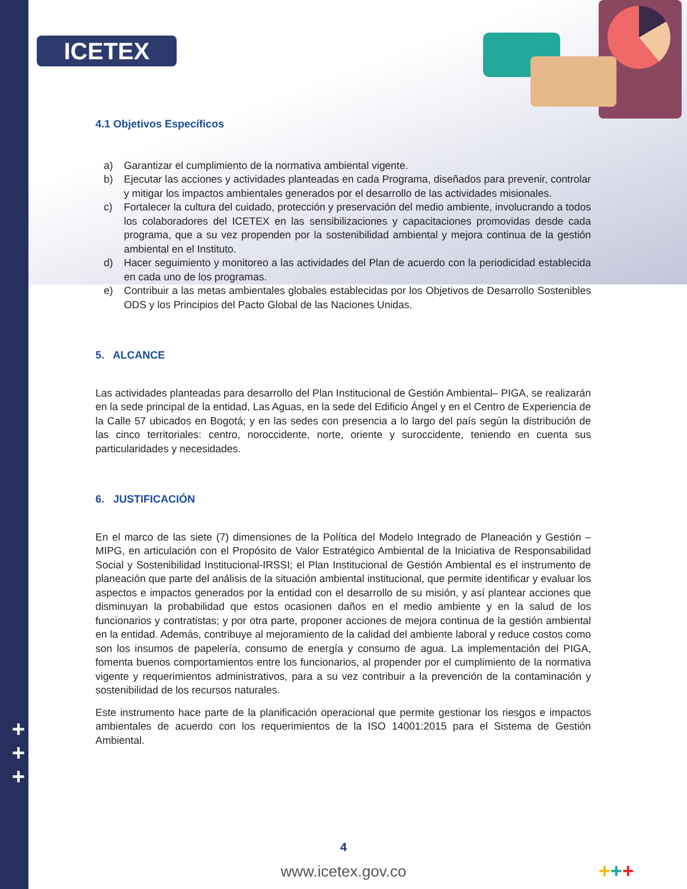ICETEX
+
+
+
4.1 Objetivos Específicos
a) Garantizar el cumplimiento de la normativa ambiental vigente.
b) Ejecutar las acciones y actividades planteadas en cada Programa, diseñados para prevenir, controlar y mitigar los impactos ambientales generados por el desarrollo de las actividades misionales.
c) Fortalecer la cultura del cuidado, protección y preservación del medio ambiente, involucrando a todos los colaboradores del ICETEX en las sensibilizaciones y capacitaciones promovidas desde cada programa, que a su vez propenden por la sostenibilidad ambiental y mejora continua de la gestión ambiental en el Instituto.
d) Hacer seguimiento y monitoreo a las actividades del Plan de acuerdo con la periodicidad establecida en cada uno de los programas.
e) Contribuir a las metas ambientales globales establecidas por los Objetivos de Desarrollo Sostenibles ODS y los Principios del Pacto Global de las Naciones Unidas.
5. ALCANCE
Las actividades planteadas para desarrollo del Plan Institucional de Gestión Ambiental– PIGA, se realizarán en la sede principal de la entidad, Las Aguas, en la sede del Edificio Ángel y en el Centro de Experiencia de la Calle 57 ubicados en Bogotá; y en las sedes con presencia a lo largo del país según la distribución de las cinco territoriales: centro, noroccidente, norte, oriente y suroccidente, teniendo en cuenta sus particularidades y necesidades.
6. JUSTIFICACIÓN
En el marco de las siete (7) dimensiones de la Política del Modelo Integrado de Planeación y Gestión –MIPG, en articulación con el Propósito de Valor Estratégico Ambiental de la Iniciativa de Responsabilidad Social y Sostenibilidad Institucional-IRSSI; el Plan Institucional de Gestión Ambiental es el instrumento de planeación que parte del análisis de la situación ambiental institucional, que permite identificar y evaluar los aspectos e impactos generados por la entidad con el desarrollo de su misión, y así plantear acciones que disminuyan la probabilidad que estos ocasionen daños en el medio ambiente y en la salud de los funcionarios y contratistas; y por otra parte, proponer acciones de mejora continua de la gestión ambiental en la entidad. Además, contribuye al mejoramiento de la calidad del ambiente laboral y reduce costos como son los insumos de papelería, consumo de energía y consumo de agua. La implementación del PIGA, fomenta buenos comportamientos entre los funcionarios, al propender por el cumplimiento de la normativa vigente y requerimientos administrativos, para a su vez contribuir a la prevención de la contaminación y sostenibilidad de los recursos naturales.
Este instrumento hace parte de la planificación operacional que permite gestionar los riesgos e impactos ambientales de acuerdo con los requerimientos de la ISO 14001:2015 para el Sistema de Gestión Ambiental.
4
www.icetex.gov.co +++